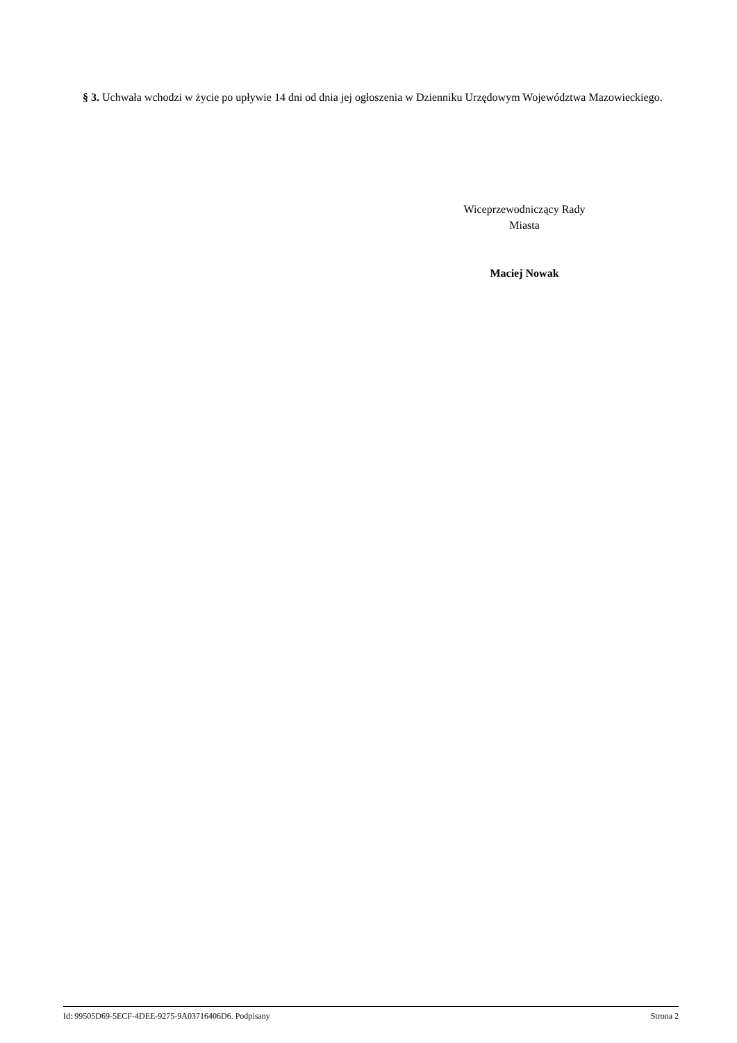§ 3. Uchwała wchodzi w życie po upływie 14 dni od dnia jej ogłoszenia w Dzienniku Urzędowym Województwa Mazowieckiego.
Wiceprzewodniczący Rady
Miasta
Maciej Nowak
Id: 99505D69-5ECF-4DEE-9275-9A03716406D6. Podpisany Strona 2